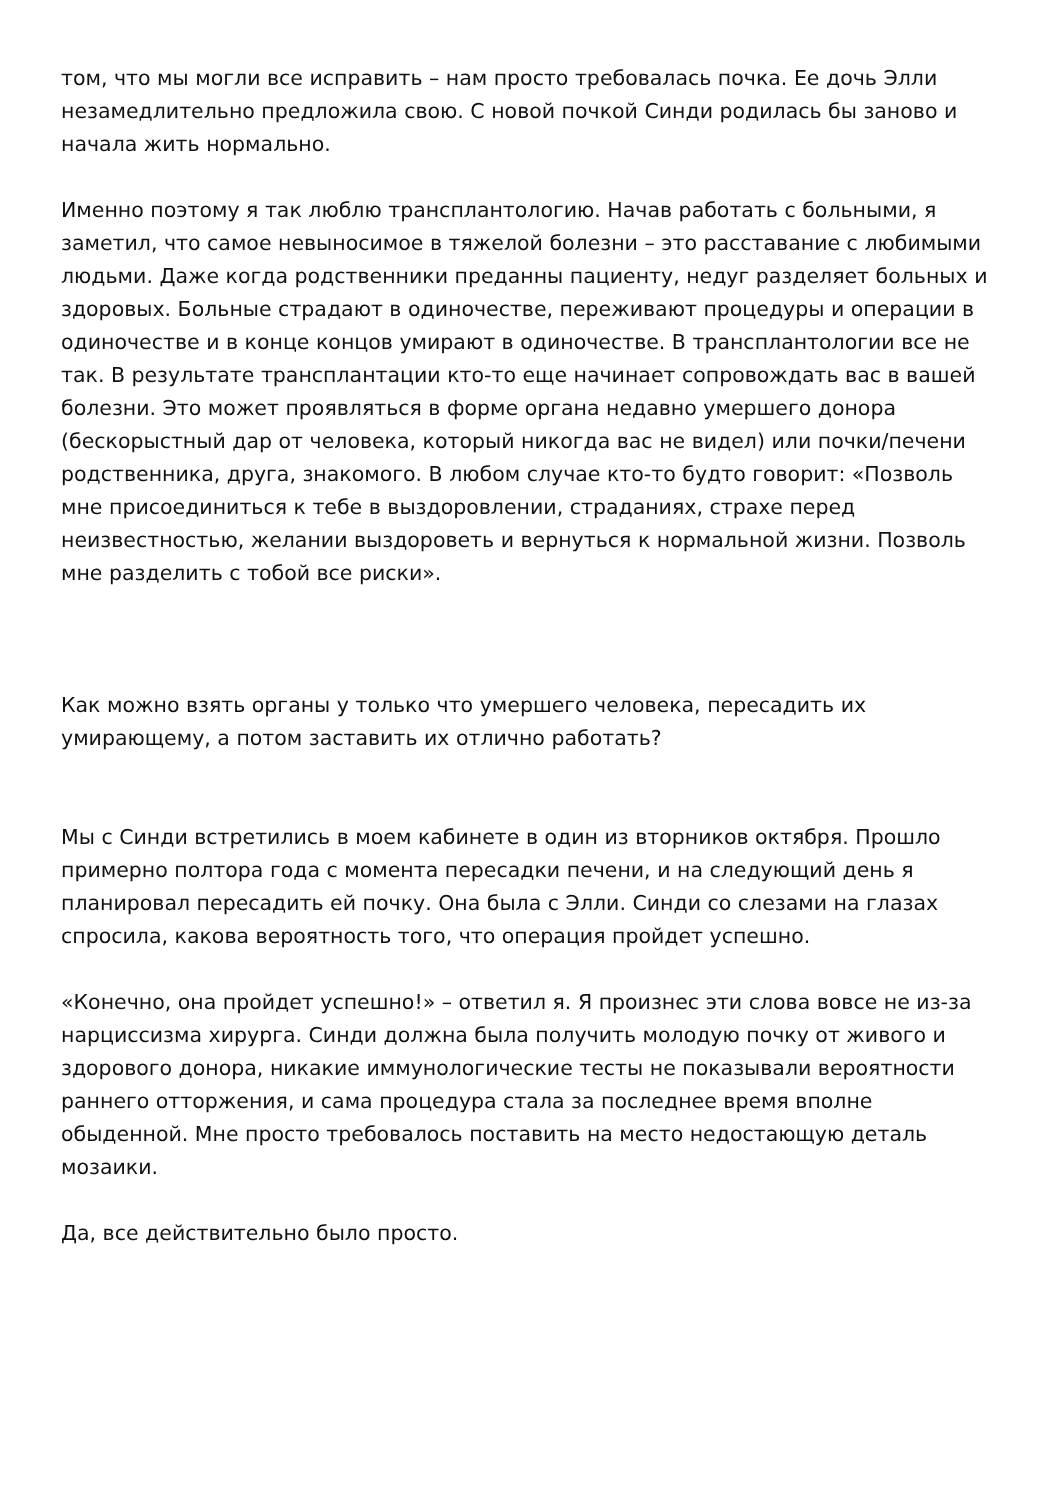том, что мы могли все исправить – нам просто требовалась почка. Ее дочь Элли незамедлительно предложила свою. С новой почкой Синди родилась бы заново и начала жить нормально.
Именно поэтому я так люблю трансплантологию. Начав работать с больными, я заметил, что самое невыносимое в тяжелой болезни – это расставание с любимыми людьми. Даже когда родственники преданны пациенту, недуг разделяет больных и здоровых. Больные страдают в одиночестве, переживают процедуры и операции в одиночестве и в конце концов умирают в одиночестве. В трансплантологии все не так. В результате трансплантации кто-то еще начинает сопровождать вас в вашей болезни. Это может проявляться в форме органа недавно умершего донора (бескорыстный дар от человека, который никогда вас не видел) или почки/печени родственника, друга, знакомого. В любом случае кто-то будто говорит: «Позволь мне присоединиться к тебе в выздоровлении, страданиях, страхе перед неизвестностью, желании выздороветь и вернуться к нормальной жизни. Позволь мне разделить с тобой все риски».
Как можно взять органы у только что умершего человека, пересадить их умирающему, а потом заставить их отлично работать?
Мы с Синди встретились в моем кабинете в один из вторников октября. Прошло примерно полтора года с момента пересадки печени, и на следующий день я планировал пересадить ей почку. Она была с Элли. Синди со слезами на глазах спросила, какова вероятность того, что операция пройдет успешно.
«Конечно, она пройдет успешно!» – ответил я. Я произнес эти слова вовсе не из-за нарциссизма хирурга. Синди должна была получить молодую почку от живого и здорового донора, никакие иммунологические тесты не показывали вероятности раннего отторжения, и сама процедура стала за последнее время вполне обыденной. Мне просто требовалось поставить на место недостающую деталь мозаики.
Да, все действительно было просто.